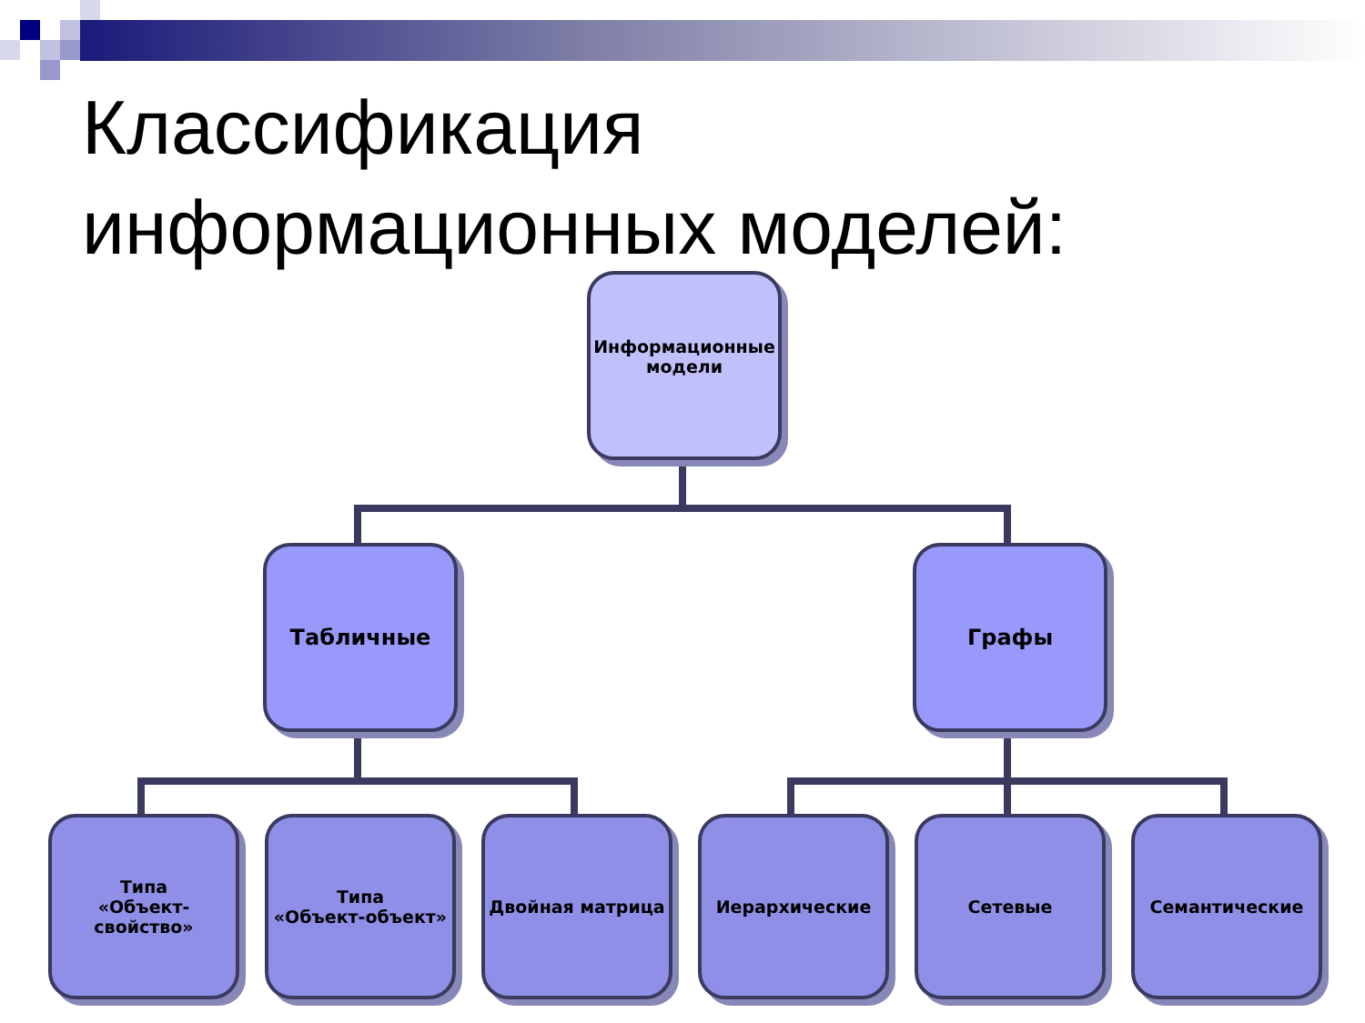Классификация
информационных моделей:
Информационные
модели
Табличные Графы
Типа
«Объект-свойство»
Типа
«Объект-объект»
Двойная матрица Иерархические Сетевые Семантические